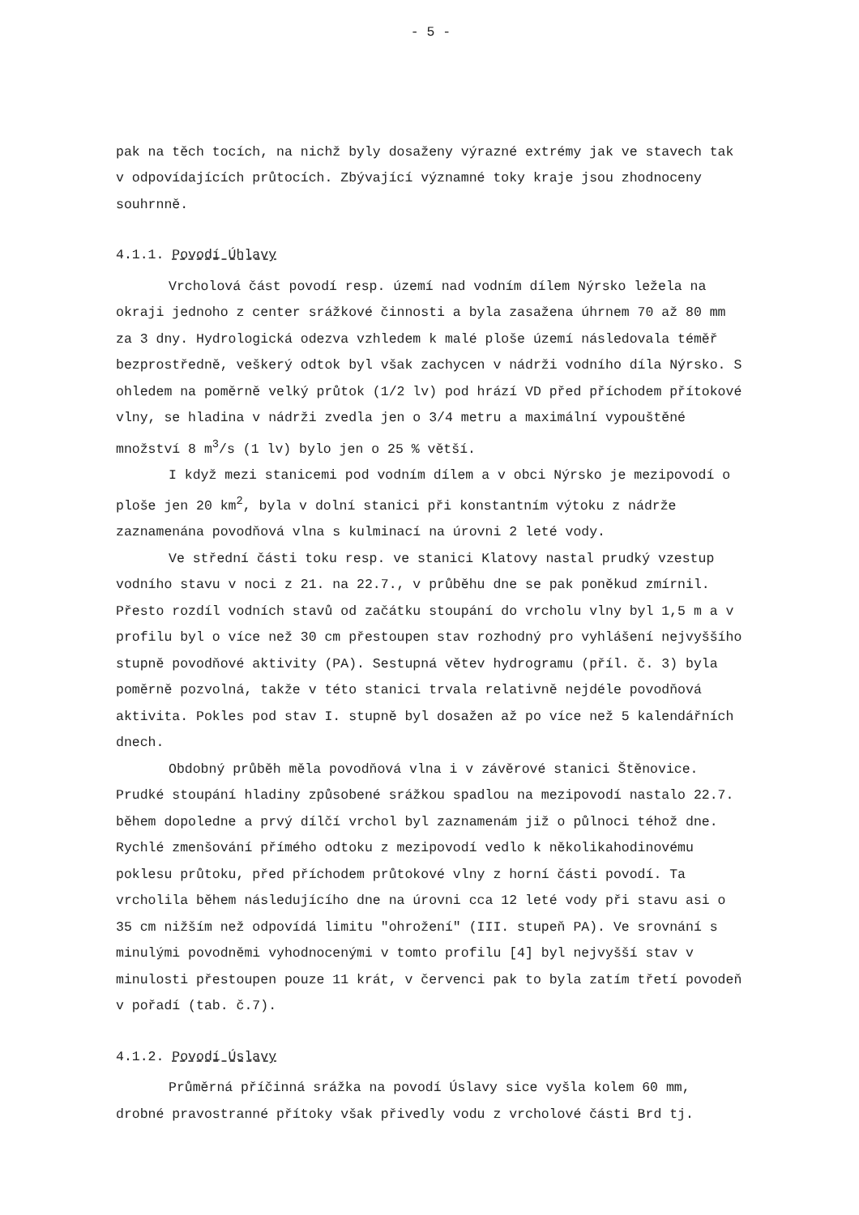- 5 -
pak na těch tocích, na nichž byly dosaženy výrazné extrémy jak ve stavech tak v odpovídajících průtocích. Zbývající významné toky kraje jsou zhodnoceny souhrnně.
4.1.1. Povodí Úhlavy
Vrcholová část povodí resp. území nad vodním dílem Nýrsko ležela na okraji jednoho z center srážkové činnosti a byla zasažena úhrnem 70 až 80 mm za 3 dny. Hydrologická odezva vzhledem k malé ploše území následovala téměř bezprostředně, veškerý odtok byl však zachycen v nádrži vodního díla Nýrsko. S ohledem na poměrně velký průtok (1/2 lv) pod hrází VD před příchodem přítokové vlny, se hladina v nádrži zvedla jen o 3/4 metru a maximální vypouštěné množství 8 m<sup>3</sup>/s (1 lv) bylo jen o 25 % větší.
I když mezi stanicemi pod vodním dílem a v obci Nýrsko je mezipovodí o ploše jen 20 km<sup>2</sup>, byla v dolní stanici při konstantním výtoku z nádrže zaznamenána povodňová vlna s kulminací na úrovni 2 leté vody.
Ve střední části toku resp. ve stanici Klatovy nastal prudký vzestup vodního stavu v noci z 21. na 22.7., v průběhu dne se pak poněkud zmírnil. Přesto rozdíl vodních stavů od začátku stoupání do vrcholu vlny byl 1,5 m a v profilu byl o více než 30 cm přestoupen stav rozhodný pro vyhlášení nejvyššího stupně povodňové aktivity (PA). Sestupná větev hydrogramu (příl. č. 3) byla poměrně pozvolná, takže v této stanici trvala relativně nejdéle povodňová aktivita. Pokles pod stav I. stupně byl dosažen až po více než 5 kalendářních dnech.
Obdobný průběh měla povodňová vlna i v závěrové stanici Štěnovice. Prudké stoupání hladiny způsobené srážkou spadlou na mezipovodí nastalo 22.7. během dopoledne a prvý dílčí vrchol byl zaznamenám již o půlnoci téhož dne. Rychlé zmenšování přímého odtoku z mezipovodí vedlo k několikahodinovému poklesu průtoku, před příchodem průtokové vlny z horní části povodí. Ta vrcholila během následujícího dne na úrovni cca 12 leté vody při stavu asi o 35 cm nižším než odpovídá limitu "ohrožení" (III. stupeň PA). Ve srovnání s minulými povodněmi vyhodnocenými v tomto profilu [4] byl nejvyšší stav v minulosti přestoupen pouze 11 krát, v červenci pak to byla zatím třetí povodeň v pořadí (tab. č.7).
4.1.2. Povodí Úslavy
Průměrná příčinná srážka na povodí Úslavy sice vyšla kolem 60 mm, drobné pravostranné přítoky však přivedly vodu z vrcholové části Brd tj.